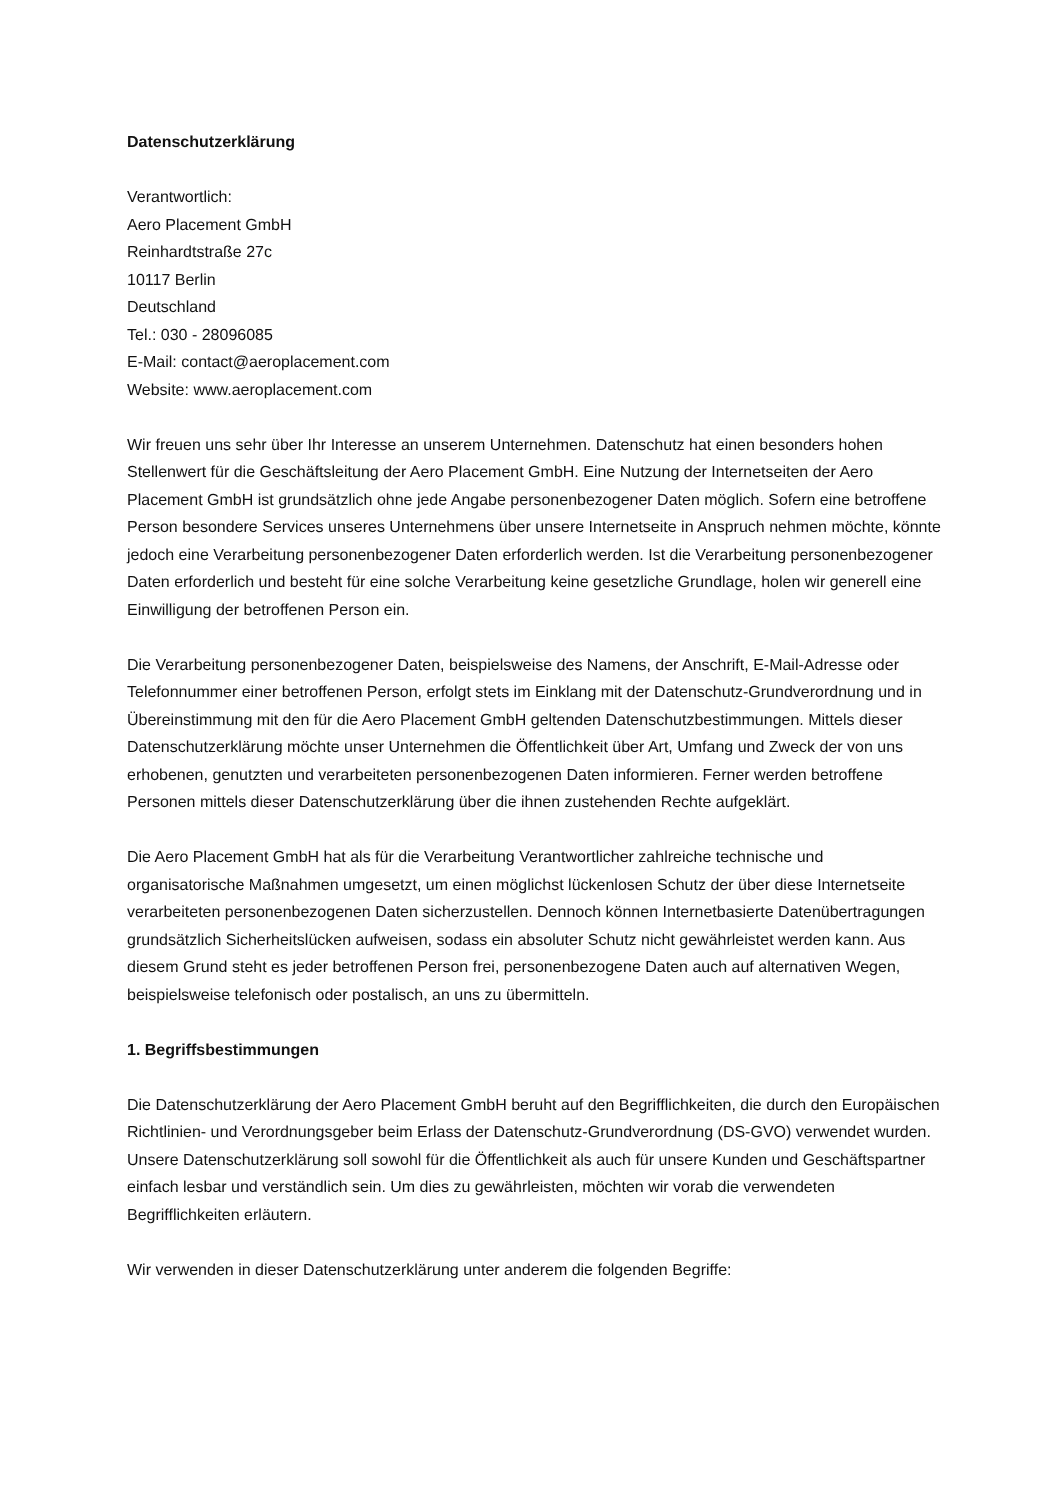Datenschutzerklärung
Verantwortlich:
Aero Placement GmbH
Reinhardtstraße 27c
10117 Berlin
Deutschland
Tel.: 030 - 28096085
E-Mail: contact@aeroplacement.com
Website: www.aeroplacement.com
Wir freuen uns sehr über Ihr Interesse an unserem Unternehmen. Datenschutz hat einen besonders hohen Stellenwert für die Geschäftsleitung der Aero Placement GmbH. Eine Nutzung der Internetseiten der Aero Placement GmbH ist grundsätzlich ohne jede Angabe personenbezogener Daten möglich. Sofern eine betroffene Person besondere Services unseres Unternehmens über unsere Internetseite in Anspruch nehmen möchte, könnte jedoch eine Verarbeitung personenbezogener Daten erforderlich werden. Ist die Verarbeitung personenbezogener Daten erforderlich und besteht für eine solche Verarbeitung keine gesetzliche Grundlage, holen wir generell eine Einwilligung der betroffenen Person ein.
Die Verarbeitung personenbezogener Daten, beispielsweise des Namens, der Anschrift, E-Mail-Adresse oder Telefonnummer einer betroffenen Person, erfolgt stets im Einklang mit der Datenschutz-Grundverordnung und in Übereinstimmung mit den für die Aero Placement GmbH geltenden Datenschutzbestimmungen. Mittels dieser Datenschutzerklärung möchte unser Unternehmen die Öffentlichkeit über Art, Umfang und Zweck der von uns erhobenen, genutzten und verarbeiteten personenbezogenen Daten informieren. Ferner werden betroffene Personen mittels dieser Datenschutzerklärung über die ihnen zustehenden Rechte aufgeklärt.
Die Aero Placement GmbH hat als für die Verarbeitung Verantwortlicher zahlreiche technische und organisatorische Maßnahmen umgesetzt, um einen möglichst lückenlosen Schutz der über diese Internetseite verarbeiteten personenbezogenen Daten sicherzustellen. Dennoch können Internetbasierte Datenübertragungen grundsätzlich Sicherheitslücken aufweisen, sodass ein absoluter Schutz nicht gewährleistet werden kann. Aus diesem Grund steht es jeder betroffenen Person frei, personenbezogene Daten auch auf alternativen Wegen, beispielsweise telefonisch oder postalisch, an uns zu übermitteln.
1. Begriffsbestimmungen
Die Datenschutzerklärung der Aero Placement GmbH beruht auf den Begrifflichkeiten, die durch den Europäischen Richtlinien- und Verordnungsgeber beim Erlass der Datenschutz-Grundverordnung (DS-GVO) verwendet wurden. Unsere Datenschutzerklärung soll sowohl für die Öffentlichkeit als auch für unsere Kunden und Geschäftspartner einfach lesbar und verständlich sein. Um dies zu gewährleisten, möchten wir vorab die verwendeten Begrifflichkeiten erläutern.
Wir verwenden in dieser Datenschutzerklärung unter anderem die folgenden Begriffe: